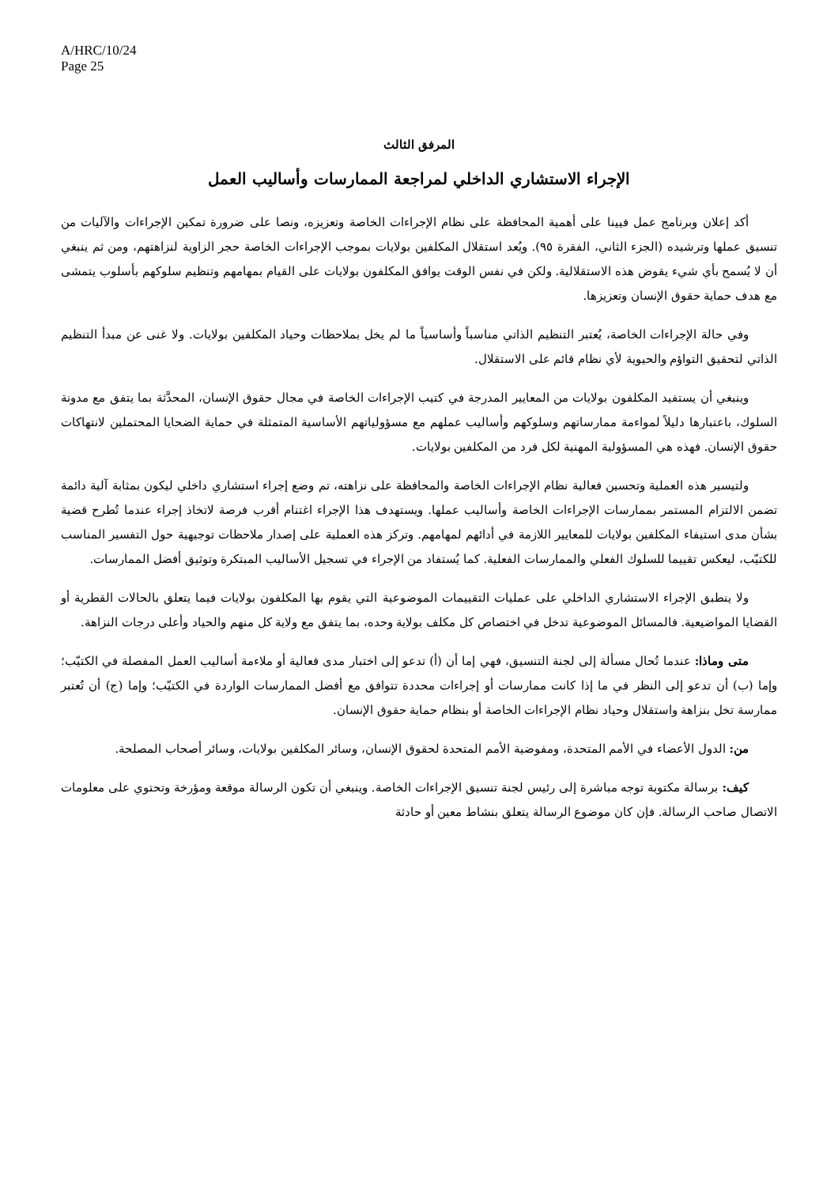A/HRC/10/24
Page 25
المرفق الثالث
الإجراء الاستشاري الداخلي لمراجعة الممارسات وأساليب العمل
أكد إعلان وبرنامج عمل فيينا على أهمية المحافظة على نظام الإجراءات الخاصة وتعزيزه، ونصا على ضرورة تمكين الإجراءات والآليات من تنسيق عملها وترشيده (الجزء الثاني، الفقرة ٩٥). ويُعد استقلال المكلفين بولايات بموجب الإجراءات الخاصة حجر الزاوية لنزاهتهم، ومن ثم ينبغي أن لا يُسمح بأي شيء يقوض هذه الاستقلالية. ولكن في نفس الوقت يوافق المكلفون بولايات على القيام بمهامهم وتنظيم سلوكهم بأسلوب يتمشى مع هدف حماية حقوق الإنسان وتعزيزها.
وفي حالة الإجراءات الخاصة، يُعتبر التنظيم الذاتي مناسباً وأساسياً ما لم يخل بملاحظات وحياد المكلفين بولايات. ولا غنى عن مبدأ التنظيم الذاتي لتحقيق التواؤم والحيوية لأي نظام قائم على الاستقلال.
وينبغي أن يستفيد المكلفون بولايات من المعايير المدرجة في كتيب الإجراءات الخاصة في مجال حقوق الإنسان، المحدَّثة بما يتفق مع مدونة السلوك، باعتبارها دليلاً لمواءمة ممارساتهم وسلوكهم وأساليب عملهم مع مسؤولياتهم الأساسية المتمثلة في حماية الضحايا المحتملين لانتهاكات حقوق الإنسان. فهذه هي المسؤولية المهنية لكل فرد من المكلفين بولايات.
ولتيسير هذه العملية وتحسين فعالية نظام الإجراءات الخاصة والمحافظة على نزاهته، تم وضع إجراء استشاري داخلي ليكون بمثابة آلية دائمة تضمن الالتزام المستمر بممارسات الإجراءات الخاصة وأساليب عملها. ويستهدف هذا الإجراء اغتنام أقرب فرصة لاتخاذ إجراء عندما تُطرح قضية بشأن مدى استيفاء المكلفين بولايات للمعايير اللازمة في أدائهم لمهامهم. وتركز هذه العملية على إصدار ملاحظات توجيهية حول التفسير المناسب للكتيّب، ليعكس تقييما للسلوك الفعلي والممارسات الفعلية. كما يُستفاد من الإجراء في تسجيل الأساليب المبتكرة وتوثيق أفضل الممارسات.
ولا ينطبق الإجراء الاستشاري الداخلي على عمليات التقييمات الموضوعية التي يقوم بها المكلفون بولايات فيما يتعلق بالحالات القطرية أو القضايا المواضيعية. فالمسائل الموضوعية تدخل في اختصاص كل مكلف بولاية وحده، بما يتفق مع ولاية كل منهم والحياد وأعلى درجات النزاهة.
متى وماذا: عندما تُحال مسألة إلى لجنة التنسيق، فهي إما أن (أ) تدعو إلى اختبار مدى فعالية أو ملاءمة أساليب العمل المفصلة في الكتيّب؛ وإما (ب) أن تدعو إلى النظر في ما إذا كانت ممارسات أو إجراءات محددة تتوافق مع أفضل الممارسات الواردة في الكتيّب؛ وإما (ج) أن تُعتبر ممارسة تخل بنزاهة واستقلال وحياد نظام الإجراءات الخاصة أو بنظام حماية حقوق الإنسان.
من: الدول الأعضاء في الأمم المتحدة، ومفوضية الأمم المتحدة لحقوق الإنسان، وسائر المكلفين بولايات، وسائر أصحاب المصلحة.
كيف: برسالة مكتوبة توجه مباشرة إلى رئيس لجنة تنسيق الإجراءات الخاصة. وينبغي أن تكون الرسالة موقعة ومؤرخة وتحتوي على معلومات الاتصال صاحب الرسالة. فإن كان موضوع الرسالة يتعلق بنشاط معين أو حادثة